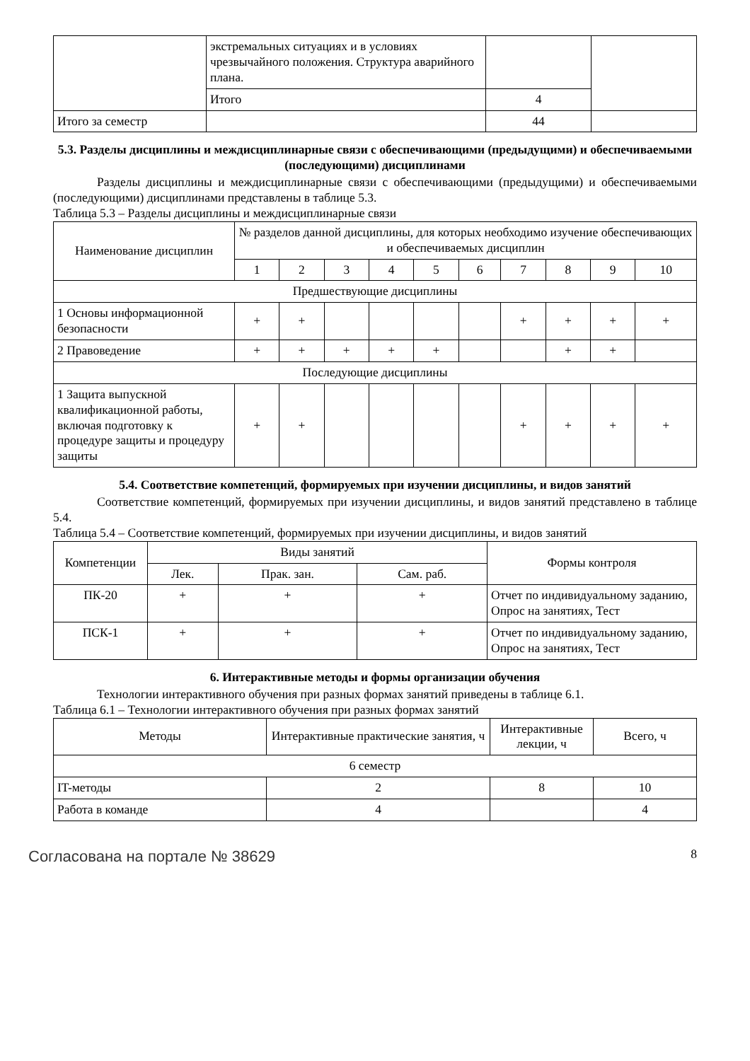| | экстремальных ситуациях и в условиях чрезвычайного положения. Структура аварийного плана. | | |
| | Итого | 4 | |
| Итого за семестр | | 44 | |
5.3. Разделы дисциплины и междисциплинарные связи с обеспечивающими (предыдущими) и обеспечиваемыми (последующими) дисциплинами
Разделы дисциплины и междисциплинарные связи с обеспечивающими (предыдущими) и обеспечиваемыми (последующими) дисциплинами представлены в таблице 5.3.
Таблица 5.3 – Разделы дисциплины и междисциплинарные связи
| Наименование дисциплин | № разделов данной дисциплины, для которых необходимо изучение обеспечивающих и обеспечиваемых дисциплин | | | | | | | | | |
| --- | --- | --- | --- | --- | --- | --- | --- | --- | --- | --- |
| | 1 | 2 | 3 | 4 | 5 | 6 | 7 | 8 | 9 | 10 |
| Предшествующие дисциплины | | | | | | | | | | |
| 1 Основы информационной безопасности | + | + | | | | | + | + | + | + |
| 2 Правоведение | + | + | + | + | + | | | + | + | |
| Последующие дисциплины | | | | | | | | | | |
| 1 Защита выпускной квалификационной работы, включая подготовку к процедуре защиты и процедуру защиты | + | + | | | | | + | + | + | + |
5.4. Соответствие компетенций, формируемых при изучении дисциплины, и видов занятий
Соответствие компетенций, формируемых при изучении дисциплины, и видов занятий представлено в таблице 5.4.
Таблица 5.4 – Соответствие компетенций, формируемых при изучении дисциплины, и видов занятий
| Компетенции | Виды занятий | | | Формы контроля |
| --- | --- | --- | --- | --- |
| | Лек. | Прак. зан. | Сам. раб. | |
| ПК-20 | + | + | + | Отчет по индивидуальному заданию, Опрос на занятиях, Тест |
| ПСК-1 | + | + | + | Отчет по индивидуальному заданию, Опрос на занятиях, Тест |
6. Интерактивные методы и формы организации обучения
Технологии интерактивного обучения при разных формах занятий приведены в таблице 6.1.
Таблица 6.1 – Технологии интерактивного обучения при разных формах занятий
| Методы | Интерактивные практические занятия, ч | Интерактивные лекции, ч | Всего, ч |
| --- | --- | --- | --- |
| 6 семестр | | | |
| IT-методы | 2 | 8 | 10 |
| Работа в команде | 4 | | 4 |
Согласована на портале № 38629 8